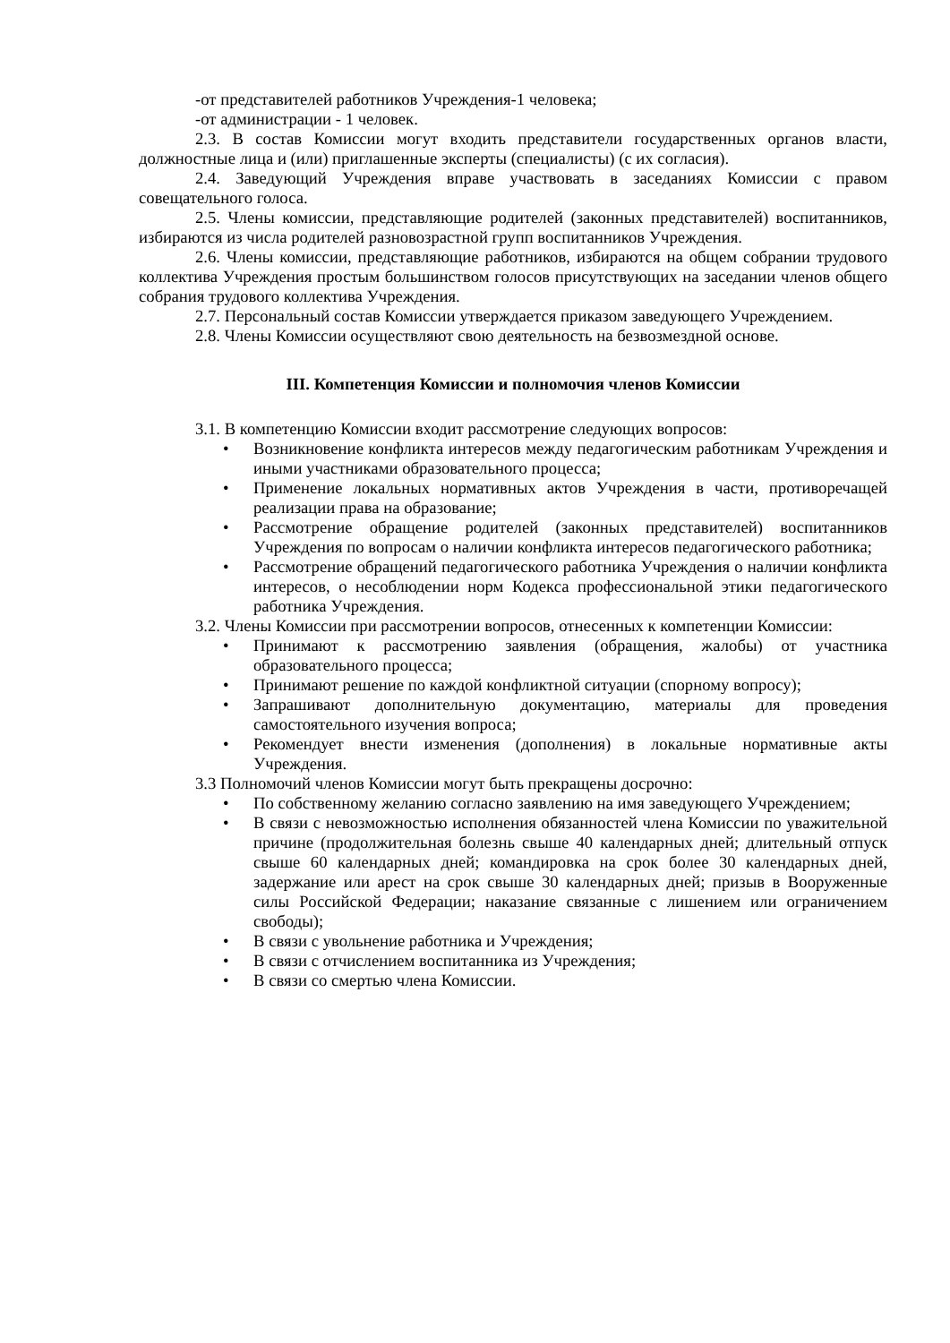-от представителей работников Учреждения-1 человека;
-от администрации - 1 человек.
2.3. В состав Комиссии могут входить представители государственных органов власти, должностные лица и (или) приглашенные эксперты (специалисты) (с их согласия).
2.4. Заведующий Учреждения вправе участвовать в заседаниях Комиссии с правом совещательного голоса.
2.5. Члены комиссии, представляющие родителей (законных представителей) воспитанников, избираются из числа родителей разновозрастной групп воспитанников Учреждения.
2.6. Члены комиссии, представляющие работников, избираются на общем собрании трудового коллектива Учреждения простым большинством голосов присутствующих на заседании членов общего собрания трудового коллектива Учреждения.
2.7. Персональный состав Комиссии утверждается приказом заведующего Учреждением.
2.8. Члены Комиссии осуществляют свою деятельность на безвозмездной основе.
III. Компетенция Комиссии и полномочия членов Комиссии
3.1. В компетенцию Комиссии входит рассмотрение следующих вопросов:
• Возникновение конфликта интересов между педагогическим работникам Учреждения и иными участниками образовательного процесса;
• Применение локальных нормативных актов Учреждения в части, противоречащей реализации права на образование;
• Рассмотрение обращение родителей (законных представителей) воспитанников Учреждения по вопросам о наличии конфликта интересов педагогического работника;
• Рассмотрение обращений педагогического работника Учреждения о наличии конфликта интересов, о несоблюдении норм Кодекса профессиональной этики педагогического работника Учреждения.
3.2. Члены Комиссии при рассмотрении вопросов, отнесенных к компетенции Комиссии:
• Принимают к рассмотрению заявления (обращения, жалобы) от участника образовательного процесса;
• Принимают решение по каждой конфликтной ситуации (спорному вопросу);
• Запрашивают дополнительную документацию, материалы для проведения самостоятельного изучения вопроса;
• Рекомендует внести изменения (дополнения) в локальные нормативные акты Учреждения.
3.3 Полномочий членов Комиссии могут быть прекращены досрочно:
• По собственному желанию согласно заявлению на имя заведующего Учреждением;
• В связи с невозможностью исполнения обязанностей члена Комиссии по уважительной причине (продолжительная болезнь свыше 40 календарных дней; длительный отпуск свыше 60 календарных дней; командировка на срок более 30 календарных дней, задержание или арест на срок свыше 30 календарных дней; призыв в Вооруженные силы Российской Федерации; наказание связанные с лишением или ограничением свободы);
• В связи с увольнение работника и Учреждения;
• В связи с отчислением воспитанника из Учреждения;
• В связи со смертью члена Комиссии.